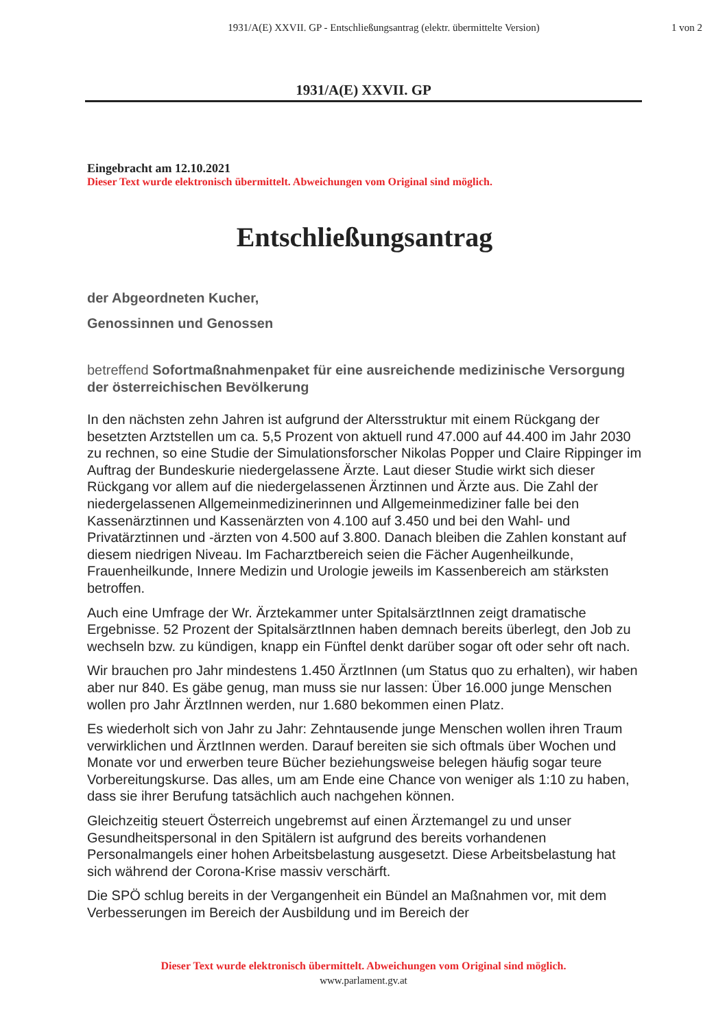1931/A(E) XXVII. GP - Entschließungsantrag (elektr. übermittelte Version)
1 von 2
1931/A(E) XXVII. GP
Eingebracht am 12.10.2021
Dieser Text wurde elektronisch übermittelt. Abweichungen vom Original sind möglich.
Entschließungsantrag
der Abgeordneten Kucher,
Genossinnen und Genossen
betreffend Sofortmaßnahmenpaket für eine ausreichende medizinische Versorgung der österreichischen Bevölkerung
In den nächsten zehn Jahren ist aufgrund der Altersstruktur mit einem Rückgang der besetzten Arztstellen um ca. 5,5 Prozent von aktuell rund 47.000 auf 44.400 im Jahr 2030 zu rechnen, so eine Studie der Simulationsforscher Nikolas Popper und Claire Rippinger im Auftrag der Bundeskurie niedergelassene Ärzte. Laut dieser Studie wirkt sich dieser Rückgang vor allem auf die niedergelassenen Ärztinnen und Ärzte aus. Die Zahl der niedergelassenen Allgemeinmedizinerinnen und Allgemeinmediziner falle bei den Kassenärztinnen und Kassenärzten von 4.100 auf 3.450 und bei den Wahl- und Privatärztinnen und -ärzten von 4.500 auf 3.800. Danach bleiben die Zahlen konstant auf diesem niedrigen Niveau. Im Facharztbereich seien die Fächer Augenheilkunde, Frauenheilkunde, Innere Medizin und Urologie jeweils im Kassenbereich am stärksten betroffen.
Auch eine Umfrage der Wr. Ärztekammer unter SpitalsärztInnen zeigt dramatische Ergebnisse. 52 Prozent der SpitalsärztInnen haben demnach bereits überlegt, den Job zu wechseln bzw. zu kündigen, knapp ein Fünftel denkt darüber sogar oft oder sehr oft nach.
Wir brauchen pro Jahr mindestens 1.450 ÄrztInnen (um Status quo zu erhalten), wir haben aber nur 840. Es gäbe genug, man muss sie nur lassen: Über 16.000 junge Menschen wollen pro Jahr ÄrztInnen werden, nur 1.680 bekommen einen Platz.
Es wiederholt sich von Jahr zu Jahr: Zehntausende junge Menschen wollen ihren Traum verwirklichen und ÄrztInnen werden. Darauf bereiten sie sich oftmals über Wochen und Monate vor und erwerben teure Bücher beziehungsweise belegen häufig sogar teure Vorbereitungskurse. Das alles, um am Ende eine Chance von weniger als 1:10 zu haben, dass sie ihrer Berufung tatsächlich auch nachgehen können.
Gleichzeitig steuert Österreich ungebremst auf einen Ärztemangel zu und unser Gesundheitspersonal in den Spitälern ist aufgrund des bereits vorhandenen Personalmangels einer hohen Arbeitsbelastung ausgesetzt. Diese Arbeitsbelastung hat sich während der Corona-Krise massiv verschärft.
Die SPÖ schlug bereits in der Vergangenheit ein Bündel an Maßnahmen vor, mit dem Verbesserungen im Bereich der Ausbildung und im Bereich der
Dieser Text wurde elektronisch übermittelt. Abweichungen vom Original sind möglich.
www.parlament.gv.at